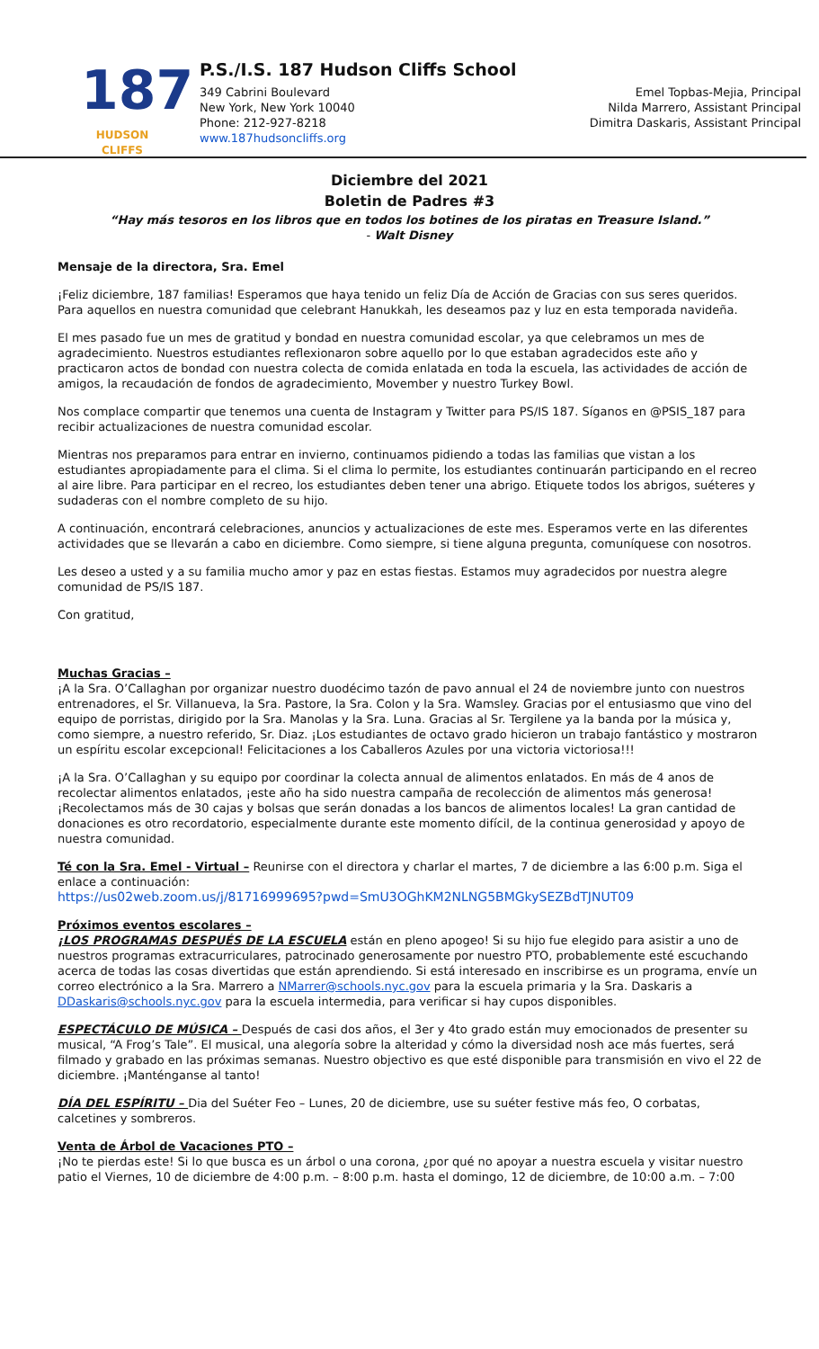187
HUDSON CLIFFS
P.S./I.S. 187 Hudson Cliffs School
349 Cabrini Boulevard
New York, New York 10040
Phone: 212-927-8218
www.187hudsoncliffs.org
Emel Topbas-Mejia, Principal
Nilda Marrero, Assistant Principal
Dimitra Daskaris, Assistant Principal
Diciembre del 2021
Boletin de Padres #3
“Hay más tesoros en los libros que en todos los botines de los piratas en Treasure Island.”
- Walt Disney
Mensaje de la directora, Sra. Emel
¡Feliz diciembre, 187 familias! Esperamos que haya tenido un feliz Día de Acción de Gracias con sus seres queridos. Para aquellos en nuestra comunidad que celebrant Hanukkah, les deseamos paz y luz en esta temporada navideña.
El mes pasado fue un mes de gratitud y bondad en nuestra comunidad escolar, ya que celebramos un mes de agradecimiento. Nuestros estudiantes reflexionaron sobre aquello por lo que estaban agradecidos este año y practicaron actos de bondad con nuestra colecta de comida enlatada en toda la escuela, las actividades de acción de amigos, la recaudación de fondos de agradecimiento, Movember y nuestro Turkey Bowl.
Nos complace compartir que tenemos una cuenta de Instagram y Twitter para PS/IS 187. Síganos en @PSIS_187 para recibir actualizaciones de nuestra comunidad escolar.
Mientras nos preparamos para entrar en invierno, continuamos pidiendo a todas las familias que vistan a los estudiantes apropiadamente para el clima. Si el clima lo permite, los estudiantes continuarán participando en el recreo al aire libre. Para participar en el recreo, los estudiantes deben tener una abrigo. Etiquete todos los abrigos, suéteres y sudaderas con el nombre completo de su hijo.
A continuación, encontrará celebraciones, anuncios y actualizaciones de este mes. Esperamos verte en las diferentes actividades que se llevarán a cabo en diciembre. Como siempre, si tiene alguna pregunta, comuníquese con nosotros.
Les deseo a usted y a su familia mucho amor y paz en estas fiestas. Estamos muy agradecidos por nuestra alegre comunidad de PS/IS 187.
Con gratitud,
Muchas Gracias –
¡A la Sra. O’Callaghan por organizar nuestro duodécimo tazón de pavo annual el 24 de noviembre junto con nuestros entrenadores, el Sr. Villanueva, la Sra. Pastore, la Sra. Colon y la Sra. Wamsley. Gracias por el entusiasmo que vino del equipo de porristas, dirigido por la Sra. Manolas y la Sra. Luna. Gracias al Sr. Tergilene ya la banda por la música y, como siempre, a nuestro referido, Sr. Diaz. ¡Los estudiantes de octavo grado hicieron un trabajo fantástico y mostraron un espíritu escolar excepcional! Felicitaciones a los Caballeros Azules por una victoria victoriosa!!!
¡A la Sra. O’Callaghan y su equipo por coordinar la colecta annual de alimentos enlatados. En más de 4 anos de recolectar alimentos enlatados, ¡este año ha sido nuestra campaña de recolección de alimentos más generosa! ¡Recolectamos más de 30 cajas y bolsas que serán donadas a los bancos de alimentos locales! La gran cantidad de donaciones es otro recordatorio, especialmente durante este momento difícil, de la continua generosidad y apoyo de nuestra comunidad.
Té con la Sra. Emel - Virtual – Reunirse con el directora y charlar el martes, 7 de diciembre a las 6:00 p.m. Siga el enlace a continuación:
https://us02web.zoom.us/j/81716999695?pwd=SmU3OGhKM2NLNG5BMGkySEZBdTJNUT09
Próximos eventos escolares –
¡LOS PROGRAMAS DESPUÉS DE LA ESCUELA están en pleno apogeo! Si su hijo fue elegido para asistir a uno de nuestros programas extracurriculares, patrocinado generosamente por nuestro PTO, probablemente esté escuchando acerca de todas las cosas divertidas que están aprendiendo. Si está interesado en inscribirse es un programa, envíe un correo electrónico a la Sra. Marrero a NMarrer@schools.nyc.gov para la escuela primaria y la Sra. Daskaris a DDaskaris@schools.nyc.gov para la escuela intermedia, para verificar si hay cupos disponibles.
ESPECTÁCULO DE MÚSICA – Después de casi dos años, el 3er y 4to grado están muy emocionados de presenter su musical, “A Frog’s Tale”. El musical, una alegoría sobre la alteridad y cómo la diversidad nosh ace más fuertes, será filmado y grabado en las próximas semanas. Nuestro objectivo es que esté disponible para transmisión en vivo el 22 de diciembre. ¡Manténganse al tanto!
DÍA DEL ESPÍRITU – Dia del Suéter Feo – Lunes, 20 de diciembre, use su suéter festive más feo, O corbatas, calcetines y sombreros.
Venta de Árbol de Vacaciones PTO –
¡No te pierdas este! Si lo que busca es un árbol o una corona, ¿por qué no apoyar a nuestra escuela y visitar nuestro patio el Viernes, 10 de diciembre de 4:00 p.m. – 8:00 p.m. hasta el domingo, 12 de diciembre, de 10:00 a.m. – 7:00